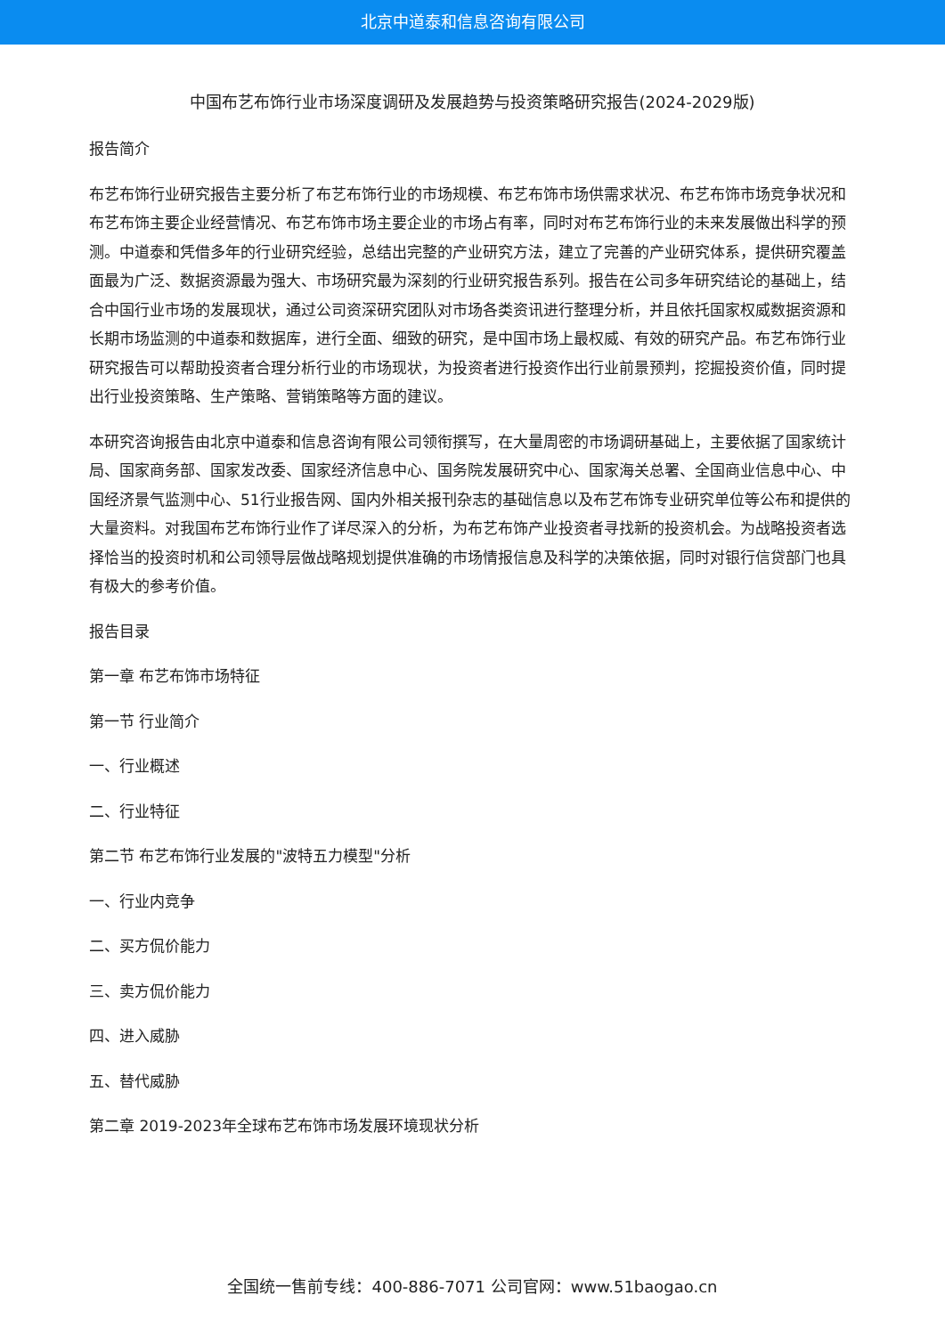北京中道泰和信息咨询有限公司
中国布艺布饰行业市场深度调研及发展趋势与投资策略研究报告(2024-2029版)
报告简介
布艺布饰行业研究报告主要分析了布艺布饰行业的市场规模、布艺布饰市场供需求状况、布艺布饰市场竞争状况和布艺布饰主要企业经营情况、布艺布饰市场主要企业的市场占有率，同时对布艺布饰行业的未来发展做出科学的预测。中道泰和凭借多年的行业研究经验，总结出完整的产业研究方法，建立了完善的产业研究体系，提供研究覆盖面最为广泛、数据资源最为强大、市场研究最为深刻的行业研究报告系列。报告在公司多年研究结论的基础上，结合中国行业市场的发展现状，通过公司资深研究团队对市场各类资讯进行整理分析，并且依托国家权威数据资源和长期市场监测的中道泰和数据库，进行全面、细致的研究，是中国市场上最权威、有效的研究产品。布艺布饰行业研究报告可以帮助投资者合理分析行业的市场现状，为投资者进行投资作出行业前景预判，挖掘投资价值，同时提出行业投资策略、生产策略、营销策略等方面的建议。
本研究咨询报告由北京中道泰和信息咨询有限公司领衔撰写，在大量周密的市场调研基础上，主要依据了国家统计局、国家商务部、国家发改委、国家经济信息中心、国务院发展研究中心、国家海关总署、全国商业信息中心、中国经济景气监测中心、51行业报告网、国内外相关报刊杂志的基础信息以及布艺布饰专业研究单位等公布和提供的大量资料。对我国布艺布饰行业作了详尽深入的分析，为布艺布饰产业投资者寻找新的投资机会。为战略投资者选择恰当的投资时机和公司领导层做战略规划提供准确的市场情报信息及科学的决策依据，同时对银行信贷部门也具有极大的参考价值。
报告目录
第一章 布艺布饰市场特征
第一节 行业简介
一、行业概述
二、行业特征
第二节 布艺布饰行业发展的"波特五力模型"分析
一、行业内竞争
二、买方侃价能力
三、卖方侃价能力
四、进入威胁
五、替代威胁
第二章 2019-2023年全球布艺布饰市场发展环境现状分析
全国统一售前专线：400-886-7071 公司官网：www.51baogao.cn